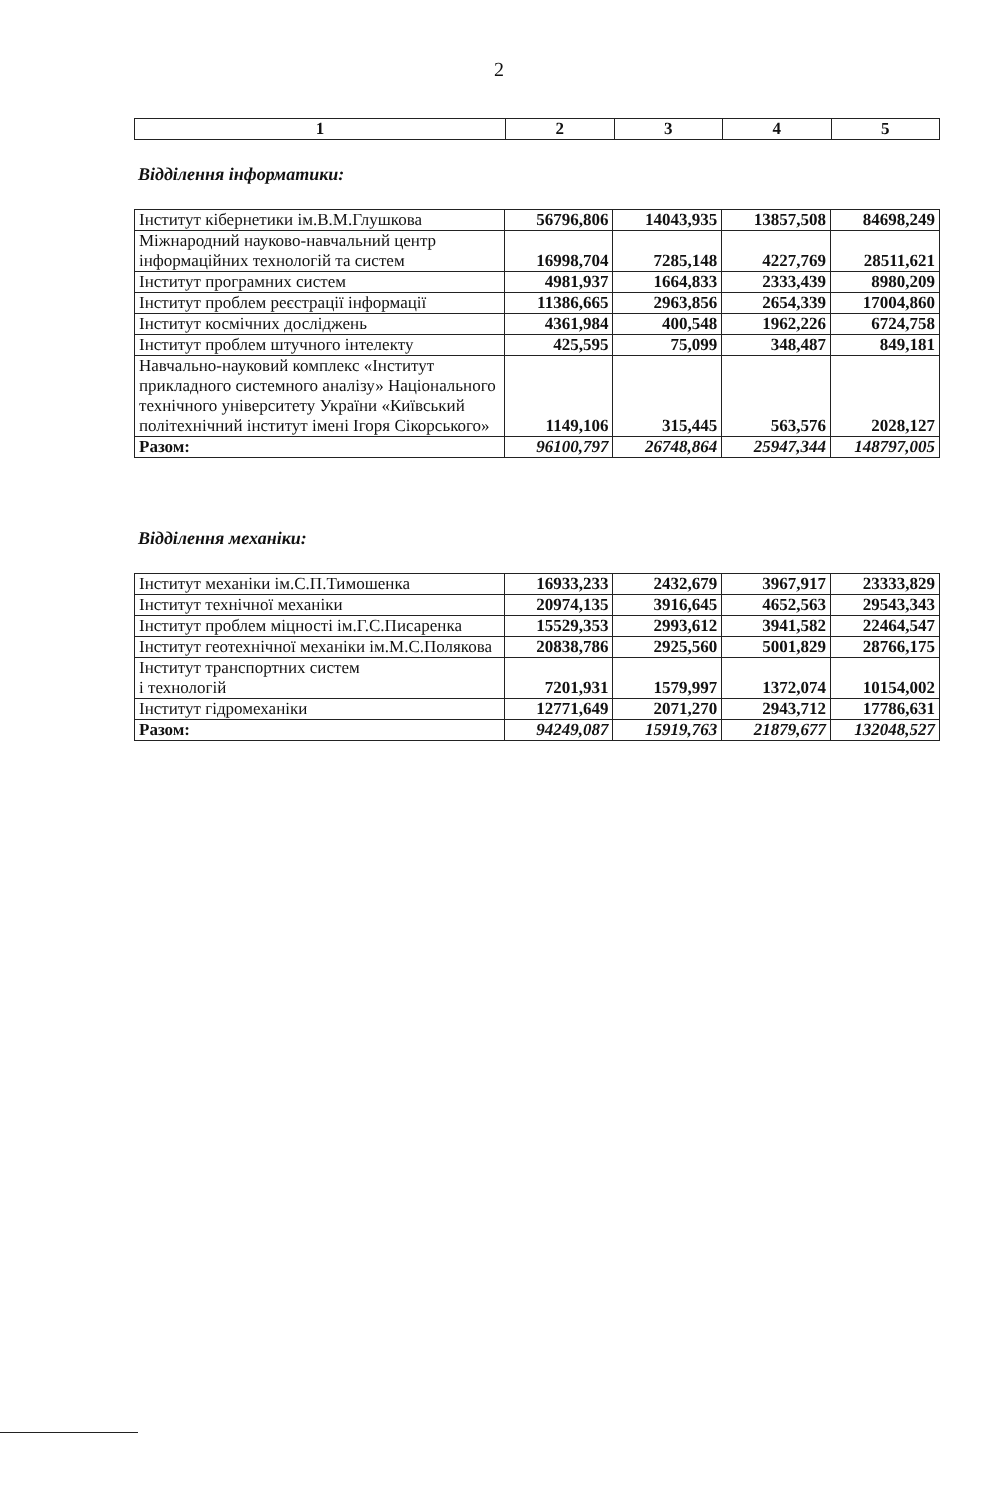2
| 1 | 2 | 3 | 4 | 5 |
| --- | --- | --- | --- | --- |
Відділення інформатики:
| Інститут кібернетики ім.В.М.Глушкова | 56796,806 | 14043,935 | 13857,508 | 84698,249 |
| Міжнародний науково-навчальний центр інформаційних технологій та систем | 16998,704 | 7285,148 | 4227,769 | 28511,621 |
| Інститут програмних систем | 4981,937 | 1664,833 | 2333,439 | 8980,209 |
| Інститут проблем реєстрації інформації | 11386,665 | 2963,856 | 2654,339 | 17004,860 |
| Інститут космічних досліджень | 4361,984 | 400,548 | 1962,226 | 6724,758 |
| Інститут проблем штучного інтелекту | 425,595 | 75,099 | 348,487 | 849,181 |
| Навчально-науковий комплекс «Інститут прикладного системного аналізу» Національного технічного університету України «Київський політехнічний інститут імені Ігоря Сікорського» | 1149,106 | 315,445 | 563,576 | 2028,127 |
| Разом: | 96100,797 | 26748,864 | 25947,344 | 148797,005 |
Відділення механіки:
| Інститут механіки ім.С.П.Тимошенка | 16933,233 | 2432,679 | 3967,917 | 23333,829 |
| Інститут технічної механіки | 20974,135 | 3916,645 | 4652,563 | 29543,343 |
| Інститут проблем міцності ім.Г.С.Писаренка | 15529,353 | 2993,612 | 3941,582 | 22464,547 |
| Інститут геотехнічної механіки ім.М.С.Полякова | 20838,786 | 2925,560 | 5001,829 | 28766,175 |
| Інститут транспортних систем і технологій | 7201,931 | 1579,997 | 1372,074 | 10154,002 |
| Інститут гідромеханіки | 12771,649 | 2071,270 | 2943,712 | 17786,631 |
| Разом: | 94249,087 | 15919,763 | 21879,677 | 132048,527 |